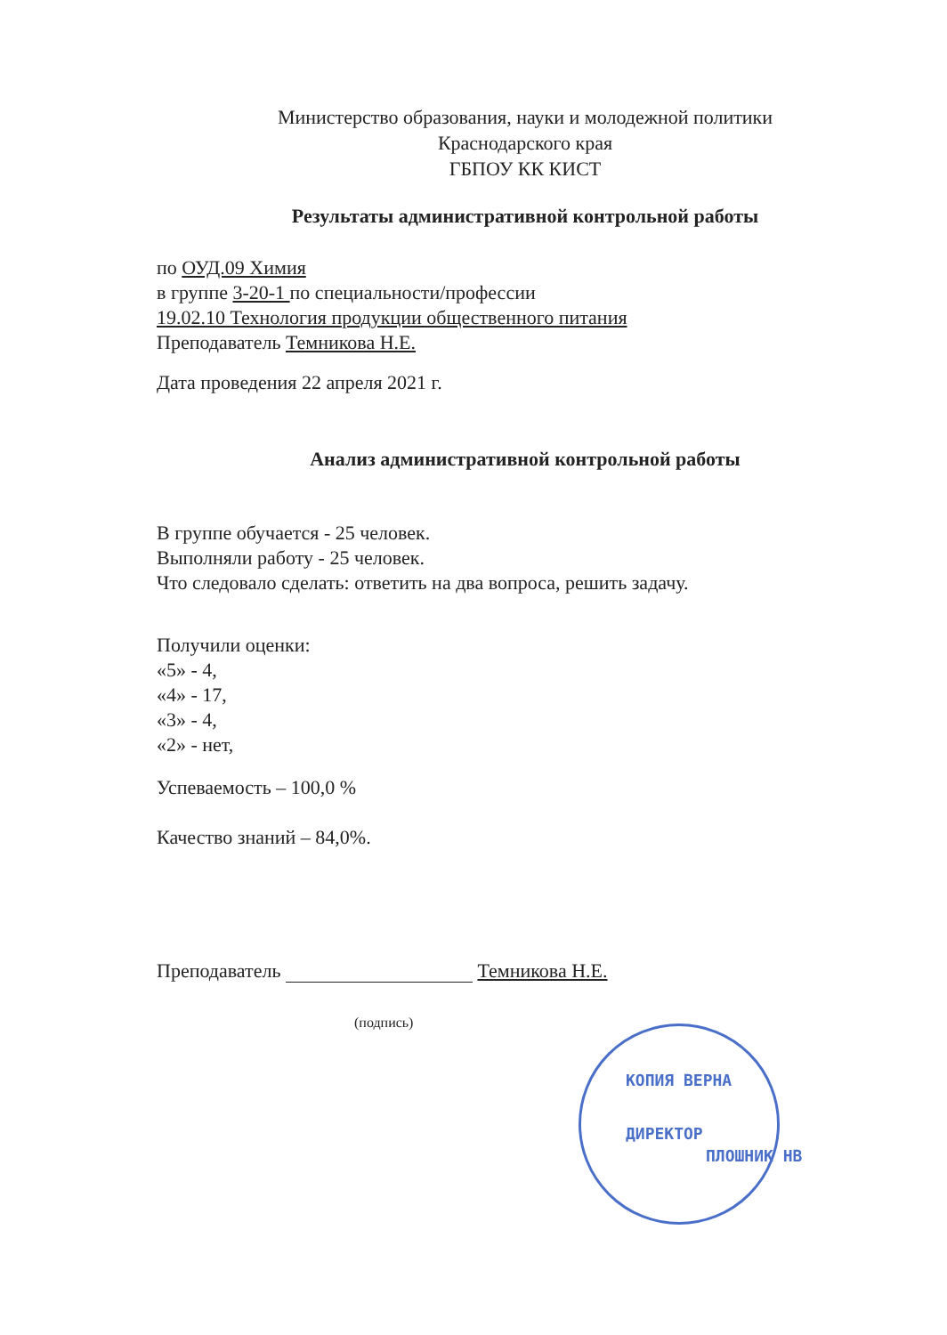Министерство образования, науки и молодежной политики
Краснодарского края
ГБПОУ КК КИСТ
Результаты административной контрольной работы
по ОУД.09 Химия
в группе 3-20-1 по специальности/профессии
19.02.10 Технология продукции общественного питания
Преподаватель Темникова Н.Е.
Дата проведения 22 апреля 2021 г.
Анализ административной контрольной работы
В группе обучается - 25 человек.
Выполняли работу - 25 человек.
Что следовало сделать: ответить на два вопроса, решить задачу.
Получили оценки:
«5» - 4,
«4» - 17,
«3» - 4,
«2» - нет,
Успеваемость – 100,0 %
Качество знаний – 84,0%.
Преподаватель Темникова Н.Е.
(подпись)
КОПИЯ ВЕРНА
ДИРЕКТОР
ПЛОШНИК НВ